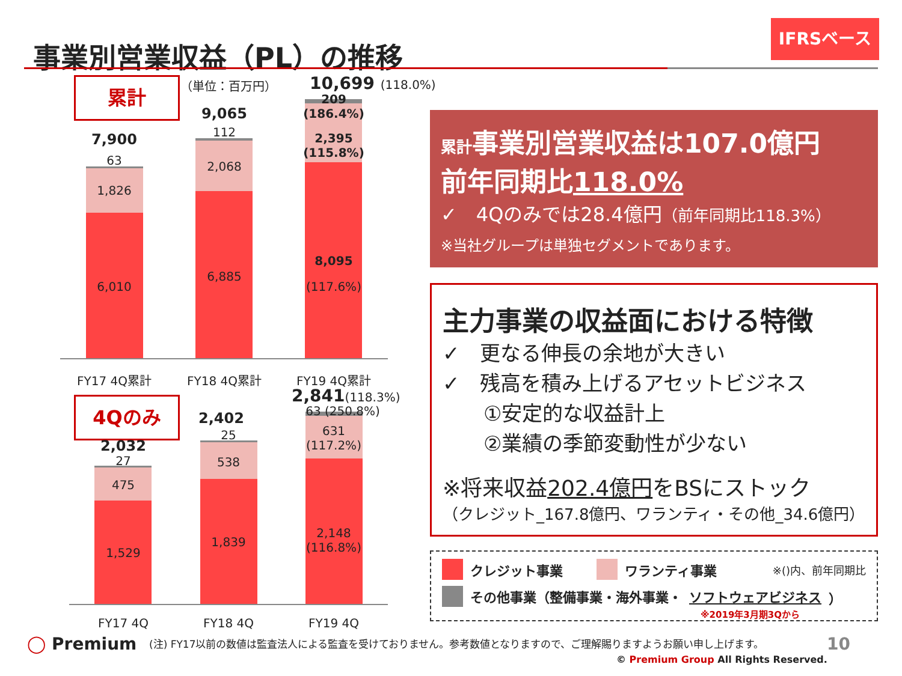事業別営業収益（PL）の推移 IFRSベース
累計 （単位：百万円） 10,699 (118.0%)
7,900
63
1,826
6,010
9,065
112
2,068
6,885
209 (186.4%)
2,395
(115.8%)
8,095
(117.6%)
FY17 4Q累計 FY18 4Q累計 FY19 4Q累計
4Qのみ 2,841(118.3%)
2,032
27
475
1,529
2,402
25
538
1,839
63 (250.8%)
631
(117.2%)
2,148
(116.8%)
FY17 4Q FY18 4Q FY19 4Q
累計事業別営業収益は107.0億円
前年同期比118.0%
✓　4Qのみでは28.4億円（前年同期比118.3%）
※当社グループは単独セグメントであります。
主力事業の収益面における特徴
✓　更なる伸長の余地が大きい
✓　残高を積み上げるアセットビジネス
　　①安定的な収益計上
　　②業績の季節変動性が少ない
※将来収益202.4億円をBSにストック
（クレジット_167.8億円、ワランティ・その他_34.6億円）
クレジット事業　　 ワランティ事業 ※()内、前年同期比
その他事業（整備事業・海外事業・ ソフトウェアビジネス ）
※2019年3月期3Qから
◯ Premium
(注) FY17以前の数値は監査法人による監査を受けておりません。参考数値となりますので、ご理解賜りますようお願い申し上げます。
10
© Premium Group All Rights Reserved.